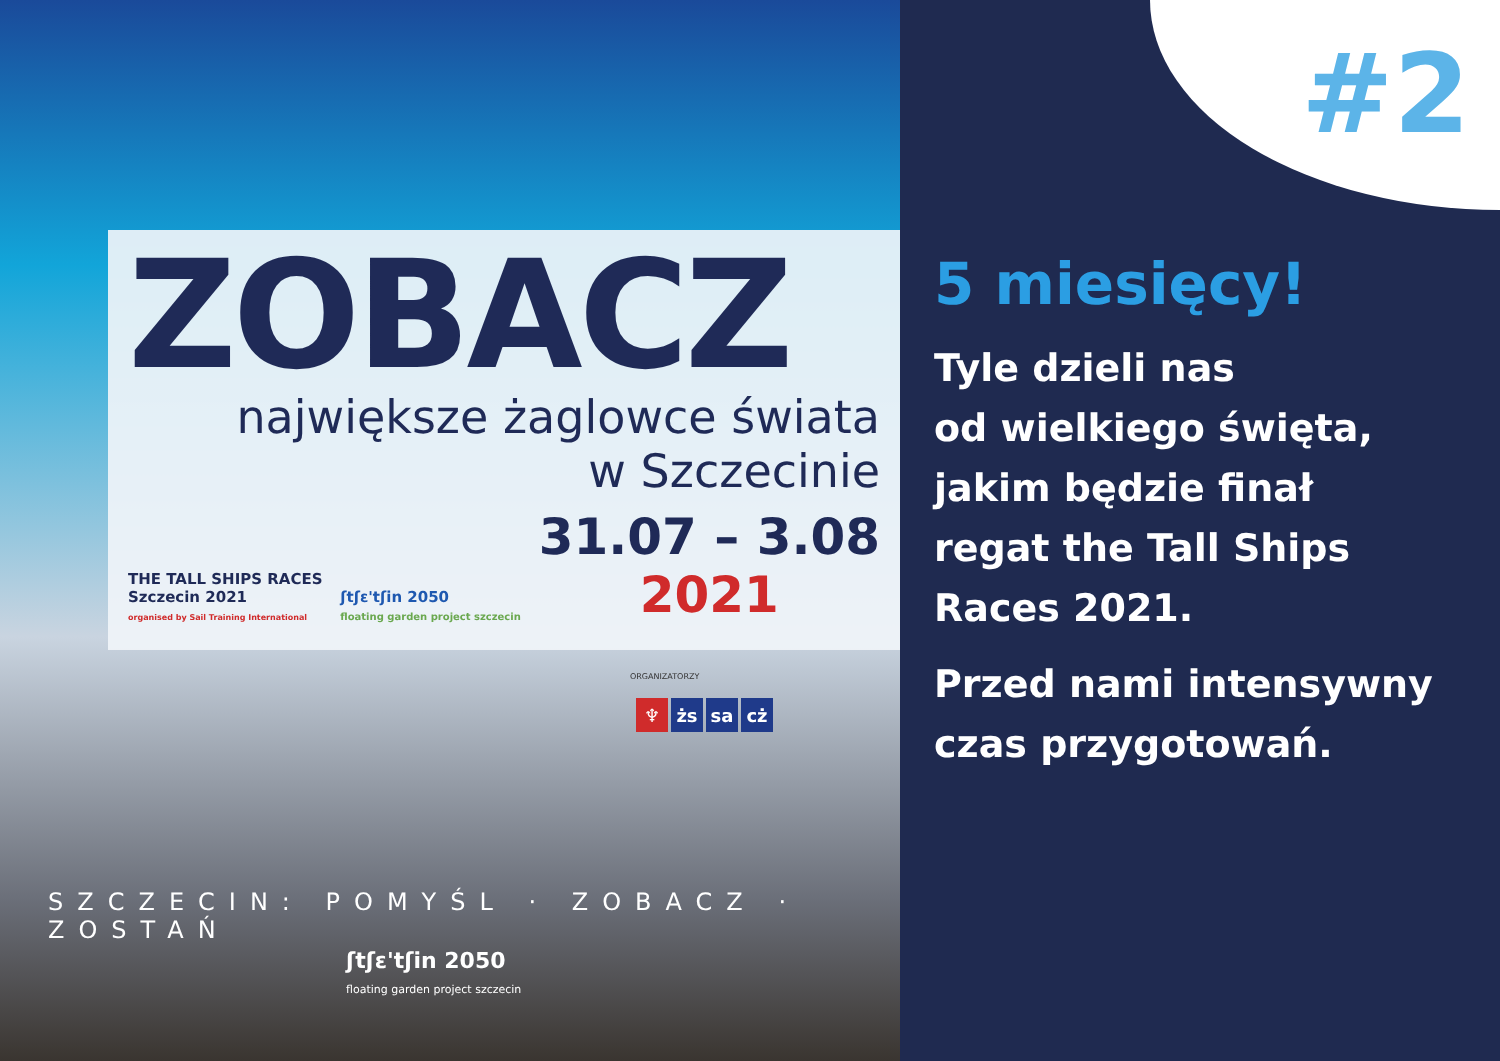ZOBACZ
największe żaglowce świata
w Szczecinie
THE TALL SHIPS RACES
Szczecin 2021
organised by Sail Training International
ʃtʃɛ'tʃin 2050
floating garden project szczecin
31.07 – 3.08
2021
ORGANIZATORZY
♆ żs sa cż
SZCZECIN: POMYŚL · ZOBACZ · ZOSTAŃ
ʃtʃɛ'tʃin 2050
floating garden project szczecin
#2
5 miesięcy!
Tyle dzieli nas
od wielkiego święta,
jakim będzie finał
regat the Tall Ships
Races 2021.
Przed nami intensywny
czas przygotowań.